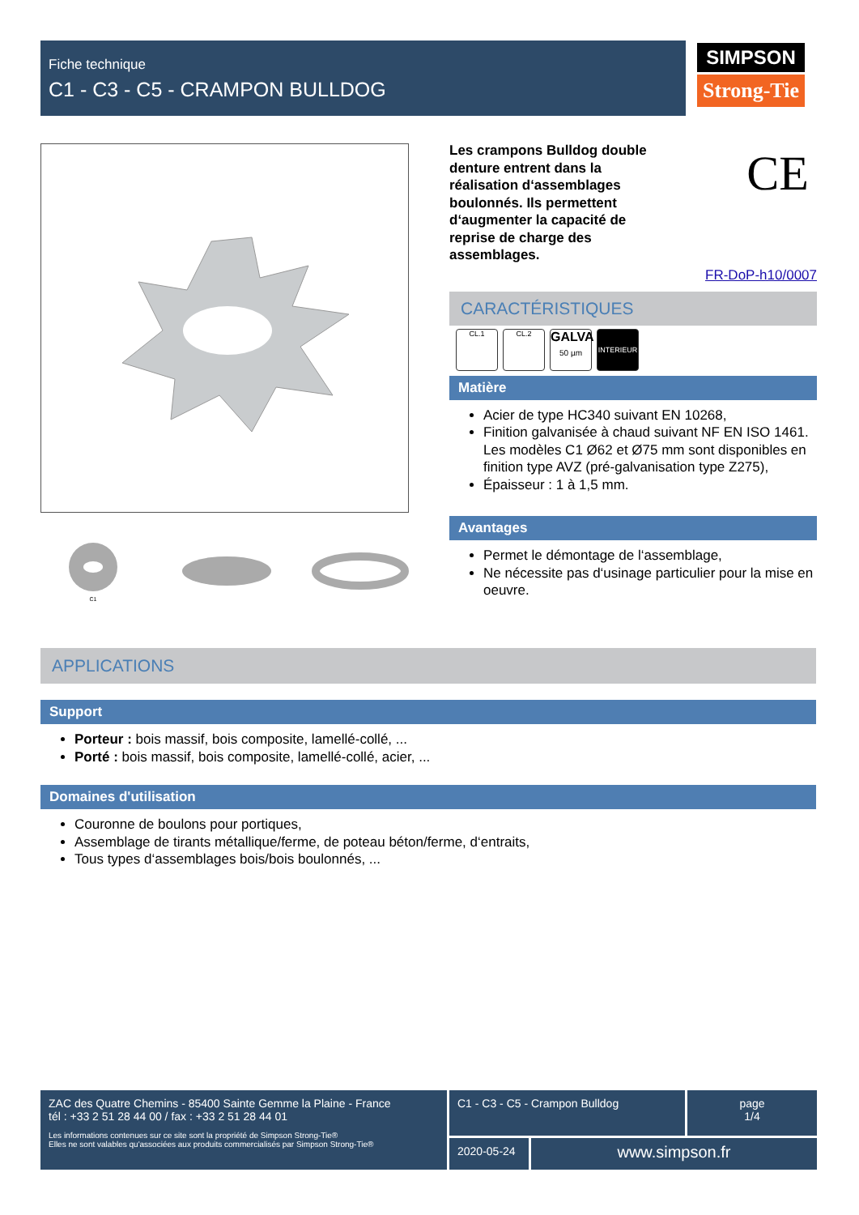Fiche technique
C1 - C3 - C5 - CRAMPON BULLDOG
SIMPSON
Strong-Tie
C1
CE
Les crampons Bulldog double denture entrent dans la réalisation d‘assemblages boulonnés. Ils permettent d‘augmenter la capacité de reprise de charge des assemblages.
FR-DoP-h10/0007
CARACTÉRISTIQUES
CL.1 CL.2
GALVA
50 µm
INTERIEUR
Matière
Acier de type HC340 suivant EN 10268,
Finition galvanisée à chaud suivant NF EN ISO 1461. Les modèles C1 Ø62 et Ø75 mm sont disponibles en finition type AVZ (pré-galvanisation type Z275),
Épaisseur : 1 à 1,5 mm.
Avantages
Permet le démontage de l‘assemblage,
Ne nécessite pas d‘usinage particulier pour la mise en oeuvre.
APPLICATIONS
Support
Porteur : bois massif, bois composite, lamellé-collé, ...
Porté : bois massif, bois composite, lamellé-collé, acier, ...
Domaines d'utilisation
Couronne de boulons pour portiques,
Assemblage de tirants métallique/ferme, de poteau béton/ferme, d‘entraits,
Tous types d‘assemblages bois/bois boulonnés, ...
ZAC des Quatre Chemins - 85400 Sainte Gemme la Plaine - France
tél : +33 2 51 28 44 00 / fax : +33 2 51 28 44 01
Les informations contenues sur ce site sont la propriété de Simpson Strong-Tie®
Elles ne sont valables qu'associées aux produits commercialisés par Simpson Strong-Tie®
C1 - C3 - C5 - Crampon Bulldog
page
1/4
2020-05-24
www.simpson.fr